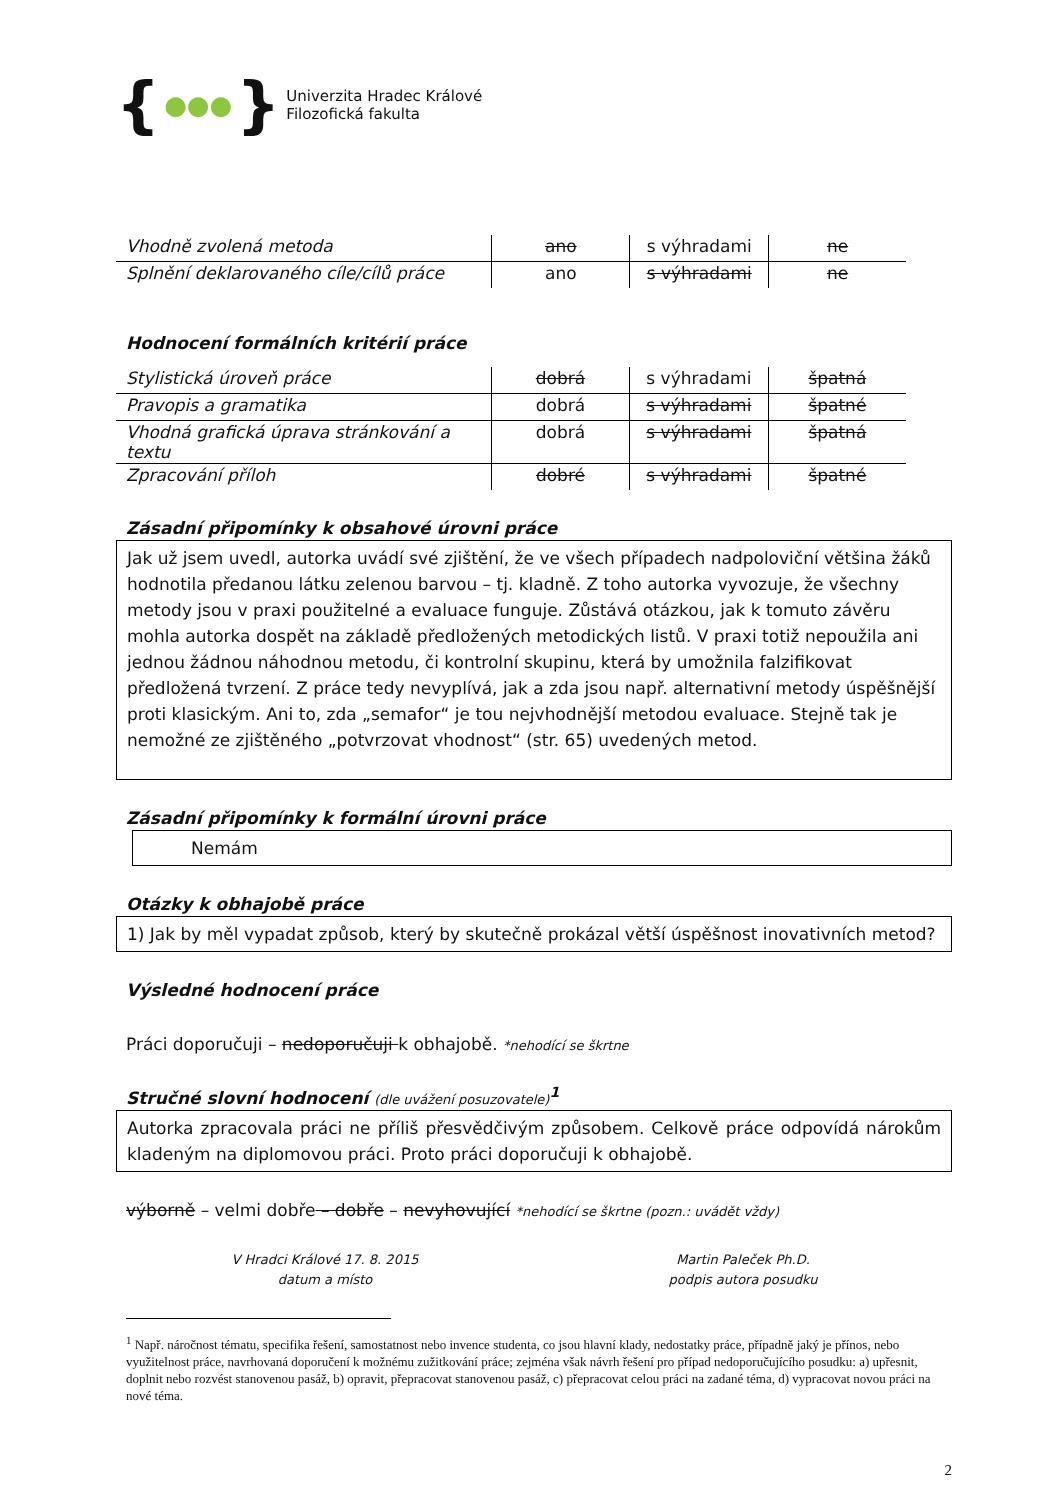{ ●●● }
Univerzita Hradec Králové
Filozofická fakulta
| Vhodně zvolená metoda | ano | s výhradami | ne |
| Splnění deklarovaného cíle/cílů práce | ano | s výhradami | ne |
Hodnocení formálních kritérií práce
| Stylistická úroveň práce | dobrá | s výhradami | špatná |
| Pravopis a gramatika | dobrá | s výhradami | špatné |
| Vhodná grafická úprava stránkování a textu | dobrá | s výhradami | špatná |
| Zpracování příloh | dobré | s výhradami | špatné |
Zásadní připomínky k obsahové úrovni práce
Jak už jsem uvedl, autorka uvádí své zjištění, že ve všech případech nadpoloviční většina žáků hodnotila předanou látku zelenou barvou – tj. kladně. Z toho autorka vyvozuje, že všechny metody jsou v praxi použitelné a evaluace funguje. Zůstává otázkou, jak k tomuto závěru mohla autorka dospět na základě předložených metodických listů. V praxi totiž nepoužila ani jednou žádnou náhodnou metodu, či kontrolní skupinu, která by umožnila falzifikovat předložená tvrzení. Z práce tedy nevyplívá, jak a zda jsou např. alternativní metody úspěšnější proti klasickým. Ani to, zda „semafor“ je tou nejvhodnější metodou evaluace. Stejně tak je nemožné ze zjištěného „potvrzovat vhodnost“ (str. 65) uvedených metod.
Zásadní připomínky k formální úrovni práce
Nemám
Otázky k obhajobě práce
1) Jak by měl vypadat způsob, který by skutečně prokázal větší úspěšnost inovativních metod?
Výsledné hodnocení práce
Práci doporučuji – nedoporučuji k obhajobě. *nehodící se škrtne
Stručné slovní hodnocení (dle uvážení posuzovatele)<sup>1</sup>
Autorka zpracovala práci ne příliš přesvědčivým způsobem. Celkově práce odpovídá nárokům kladeným na diplomovou práci. Proto práci doporučuji k obhajobě.
výborně – velmi dobře – dobře – nevyhovující *nehodící se škrtne (pozn.: uvádět vždy)
V Hradci Králové 17. 8. 2015
datum a místo
Martin Paleček Ph.D.
podpis autora posudku
<sup>1</sup> Např. náročnost tématu, specifika řešení, samostatnost nebo invence studenta, co jsou hlavní klady, nedostatky práce, případně jaký je přínos, nebo využitelnost práce, navrhovaná doporučení k možnému zužitkování práce; zejména však návrh řešení pro případ nedoporučujícího posudku: a) upřesnit, doplnit nebo rozvést stanovenou pasáž, b) opravit, přepracovat stanovenou pasáž, c) přepracovat celou práci na zadané téma, d) vypracovat novou práci na nové téma.
2